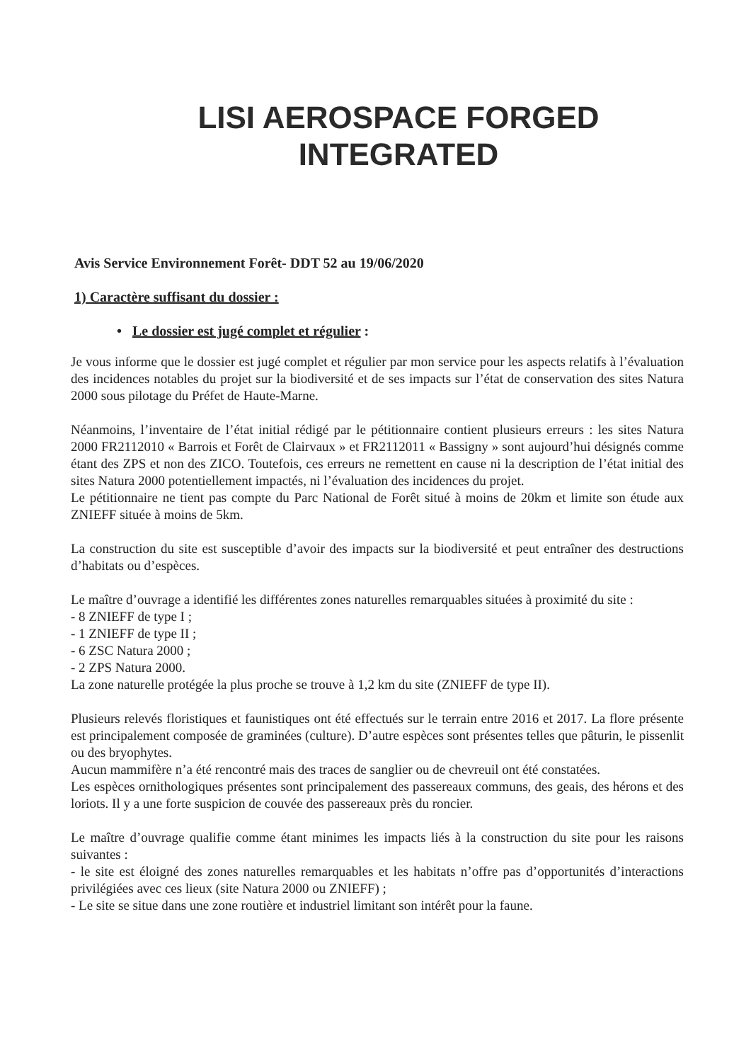LISI AEROSPACE FORGED
INTEGRATED
Avis Service Environnement Forêt- DDT 52 au 19/06/2020
1) Caractère suffisant du dossier :
• Le dossier est jugé complet et régulier :
Je vous informe que le dossier est jugé complet et régulier par mon service pour les aspects relatifs à l’évaluation des incidences notables du projet sur la biodiversité et de ses impacts sur l’état de conservation des sites Natura 2000 sous pilotage du Préfet de Haute-Marne.
Néanmoins, l’inventaire de l’état initial rédigé par le pétitionnaire contient plusieurs erreurs : les sites Natura 2000 FR2112010 « Barrois et Forêt de Clairvaux » et FR2112011 « Bassigny » sont aujourd’hui désignés comme étant des ZPS et non des ZICO. Toutefois, ces erreurs ne remettent en cause ni la description de l’état initial des sites Natura 2000 potentiellement impactés, ni l’évaluation des incidences du projet.
Le pétitionnaire ne tient pas compte du Parc National de Forêt situé à moins de 20km et limite son étude aux ZNIEFF située à moins de 5km.
La construction du site est susceptible d’avoir des impacts sur la biodiversité et peut entraîner des destructions d’habitats ou d’espèces.
Le maître d’ouvrage a identifié les différentes zones naturelles remarquables situées à proximité du site :
- 8 ZNIEFF de type I ;
- 1 ZNIEFF de type II ;
- 6 ZSC Natura 2000 ;
- 2 ZPS Natura 2000.
La zone naturelle protégée la plus proche se trouve à 1,2 km du site (ZNIEFF de type II).
Plusieurs relevés floristiques et faunistiques ont été effectués sur le terrain entre 2016 et 2017. La flore présente est principalement composée de graminées (culture). D’autre espèces sont présentes telles que pâturin, le pissenlit ou des bryophytes.
Aucun mammifère n’a été rencontré mais des traces de sanglier ou de chevreuil ont été constatées.
Les espèces ornithologiques présentes sont principalement des passereaux communs, des geais, des hérons et des loriots. Il y a une forte suspicion de couvée des passereaux près du roncier.
Le maître d’ouvrage qualifie comme étant minimes les impacts liés à la construction du site pour les raisons suivantes :
- le site est éloigné des zones naturelles remarquables et les habitats n’offre pas d’opportunités d’interactions privilégiées avec ces lieux (site Natura 2000 ou ZNIEFF) ;
- Le site se situe dans une zone routière et industriel limitant son intérêt pour la faune.